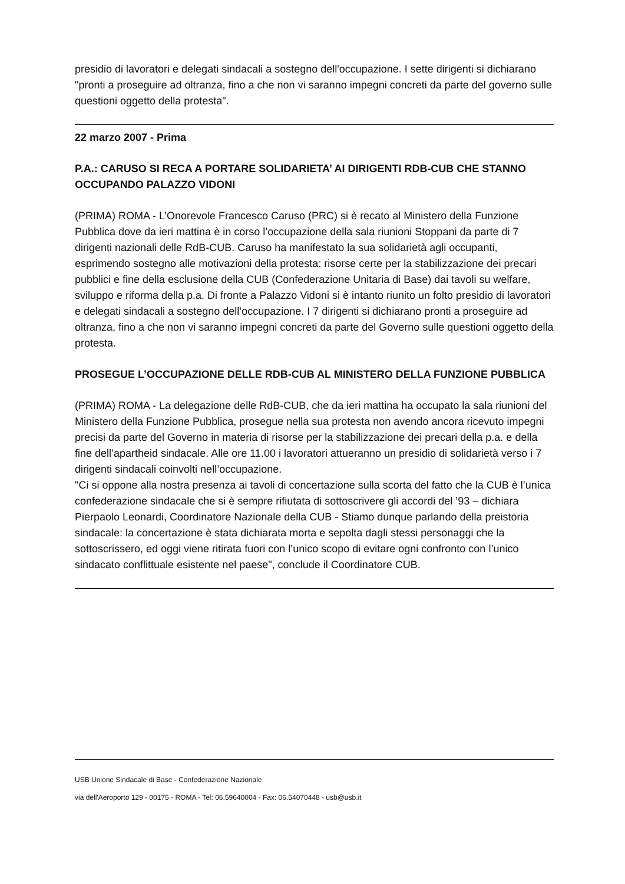presidio di lavoratori e delegati sindacali a sostegno dell'occupazione. I sette dirigenti si dichiarano "pronti a proseguire ad oltranza, fino a che non vi saranno impegni concreti da parte del governo sulle questioni oggetto della protesta".
22 marzo 2007 - Prima
P.A.: CARUSO SI RECA A PORTARE SOLIDARIETA’ AI DIRIGENTI RDB-CUB CHE STANNO OCCUPANDO PALAZZO VIDONI
(PRIMA) ROMA - L’Onorevole Francesco Caruso (PRC) si è recato al Ministero della Funzione Pubblica dove da ieri mattina è in corso l’occupazione della sala riunioni Stoppani da parte di 7 dirigenti nazionali delle RdB-CUB. Caruso ha manifestato la sua solidarietà agli occupanti, esprimendo sostegno alle motivazioni della protesta: risorse certe per la stabilizzazione dei precari pubblici e fine della esclusione della CUB (Confederazione Unitaria di Base) dai tavoli su welfare, sviluppo e riforma della p.a. Di fronte a Palazzo Vidoni si è intanto riunito un folto presidio di lavoratori e delegati sindacali a sostegno dell’occupazione. I 7 dirigenti si dichiarano pronti a proseguire ad oltranza, fino a che non vi saranno impegni concreti da parte del Governo sulle questioni oggetto della protesta.
PROSEGUE L’OCCUPAZIONE DELLE RDB-CUB AL MINISTERO DELLA FUNZIONE PUBBLICA
(PRIMA) ROMA - La delegazione delle RdB-CUB, che da ieri mattina ha occupato la sala riunioni del Ministero della Funzione Pubblica, prosegue nella sua protesta non avendo ancora ricevuto impegni precisi da parte del Governo in materia di risorse per la stabilizzazione dei precari della p.a. e della fine dell’apartheid sindacale. Alle ore 11.00 i lavoratori attueranno un presidio di solidarietà verso i 7 dirigenti sindacali coinvolti nell’occupazione.
"Ci si oppone alla nostra presenza ai tavoli di concertazione sulla scorta del fatto che la CUB è l’unica confederazione sindacale che si è sempre rifiutata di sottoscrivere gli accordi del ’93 – dichiara Pierpaolo Leonardi, Coordinatore Nazionale della CUB - Stiamo dunque parlando della preistoria sindacale: la concertazione è stata dichiarata morta e sepolta dagli stessi personaggi che la sottoscrissero, ed oggi viene ritirata fuori con l’unico scopo di evitare ogni confronto con l’unico sindacato conflittuale esistente nel paese", conclude il Coordinatore CUB.
USB Unione Sindacale di Base - Confederazione Nazionale
via dell'Aeroporto 129 - 00175 - ROMA - Tel: 06.59640004 - Fax: 06.54070448 - usb@usb.it